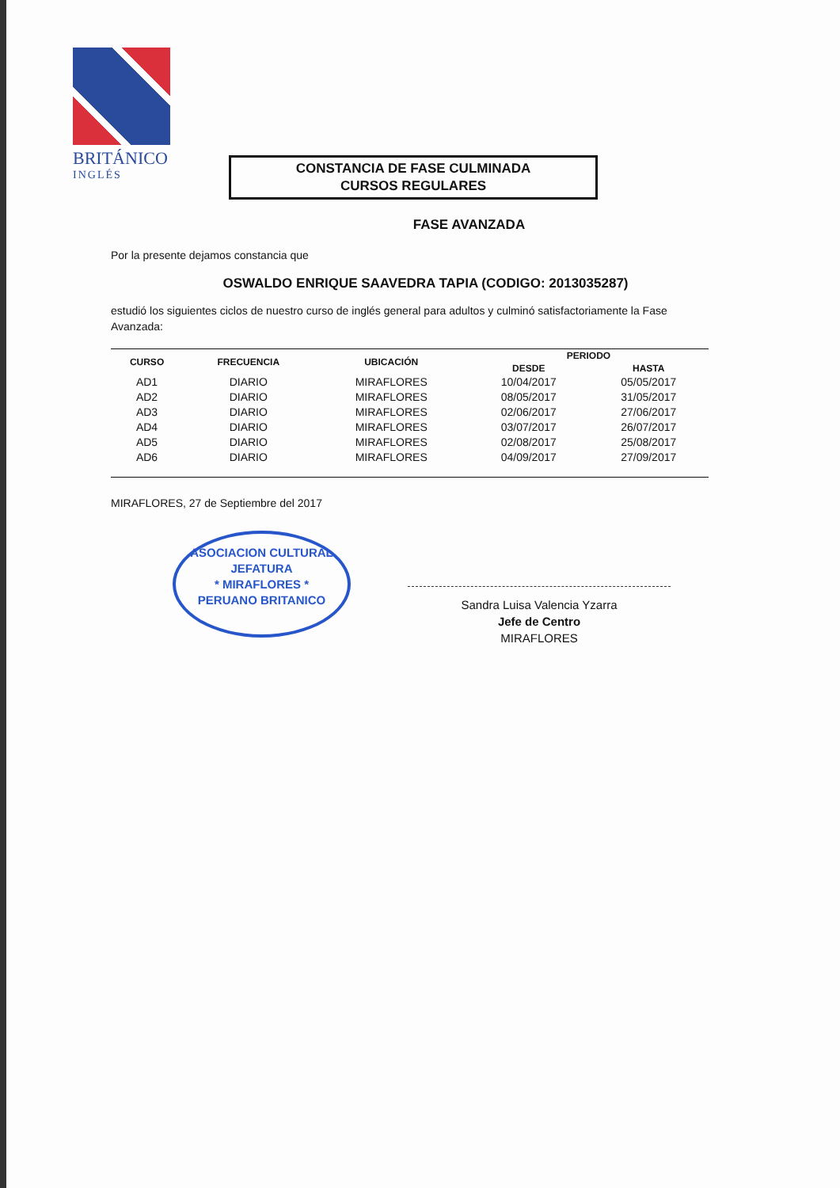BRITÁNICO
INGLÉS
CONSTANCIA DE FASE CULMINADA
CURSOS REGULARES
FASE AVANZADA
Por la presente dejamos constancia que
OSWALDO ENRIQUE SAAVEDRA TAPIA (CODIGO: 2013035287)
estudió los siguientes ciclos de nuestro curso de inglés general para adultos y culminó satisfactoriamente la Fase Avanzada:
| CURSO | FRECUENCIA | UBICACIÓN | PERIODO | |
| --- | --- | --- | --- | --- |
| | | | DESDE | HASTA |
| AD1 | DIARIO | MIRAFLORES | 10/04/2017 | 05/05/2017 |
| AD2 | DIARIO | MIRAFLORES | 08/05/2017 | 31/05/2017 |
| AD3 | DIARIO | MIRAFLORES | 02/06/2017 | 27/06/2017 |
| AD4 | DIARIO | MIRAFLORES | 03/07/2017 | 26/07/2017 |
| AD5 | DIARIO | MIRAFLORES | 02/08/2017 | 25/08/2017 |
| AD6 | DIARIO | MIRAFLORES | 04/09/2017 | 27/09/2017 |
MIRAFLORES, 27 de Septiembre del 2017
ASOCIACION CULTURAL
JEFATURA
* MIRAFLORES *
PERUANO BRITANICO
Sandra Luisa Valencia Yzarra
Jefe de Centro
MIRAFLORES